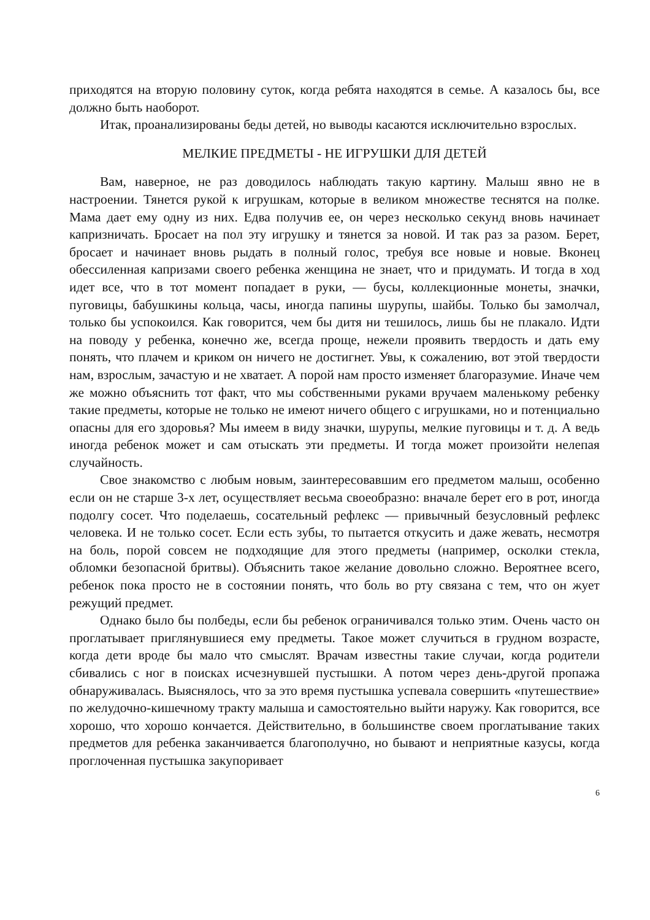приходятся на вторую половину суток, когда ребята находятся в семье. А казалось бы, все должно быть наоборот.
Итак, проанализированы беды детей, но выводы касаются исключительно взрослых.
МЕЛКИЕ ПРЕДМЕТЫ - НЕ ИГРУШКИ ДЛЯ ДЕТЕЙ
Вам, наверное, не раз доводилось наблюдать такую картину. Малыш явно не в настроении. Тянется рукой к игрушкам, которые в великом множестве теснятся на полке. Мама дает ему одну из них. Едва получив ее, он через несколько секунд вновь начинает капризничать. Бросает на пол эту игрушку и тянется за новой. И так раз за разом. Берет, бросает и начинает вновь рыдать в полный голос, требуя все новые и новые. Вконец обессиленная капризами своего ребенка женщина не знает, что и придумать. И тогда в ход идет все, что в тот момент попадает в руки, — бусы, коллекционные монеты, значки, пуговицы, бабушкины кольца, часы, иногда папины шурупы, шайбы. Только бы замолчал, только бы успокоился. Как говорится, чем бы дитя ни тешилось, лишь бы не плакало. Идти на поводу у ребенка, конечно же, всегда проще, нежели проявить твердость и дать ему понять, что плачем и криком он ничего не достигнет. Увы, к сожалению, вот этой твердости нам, взрослым, зачастую и не хватает. А порой нам просто изменяет благоразумие. Иначе чем же можно объяснить тот факт, что мы собственными руками вручаем маленькому ребенку такие предметы, которые не только не имеют ничего общего с игрушками, но и потенциально опасны для его здоровья? Мы имеем в виду значки, шурупы, мелкие пуговицы и т. д. А ведь иногда ребенок может и сам отыскать эти предметы. И тогда может произойти нелепая случайность.
Свое знакомство с любым новым, заинтересовавшим его предметом малыш, особенно если он не старше 3-х лет, осуществляет весьма своеобразно: вначале берет его в рот, иногда подолгу сосет. Что поделаешь, сосательный рефлекс — привычный безусловный рефлекс человека. И не только сосет. Если есть зубы, то пытается откусить и даже жевать, несмотря на боль, порой совсем не подходящие для этого предметы (например, осколки стекла, обломки безопасной бритвы). Объяснить такое желание довольно сложно. Вероятнее всего, ребенок пока просто не в состоянии понять, что боль во рту связана с тем, что он жует режущий предмет.
Однако было бы полбеды, если бы ребенок ограничивался только этим. Очень часто он проглатывает приглянувшиеся ему предметы. Такое может случиться в грудном возрасте, когда дети вроде бы мало что смыслят. Врачам известны такие случаи, когда родители сбивались с ног в поисках исчезнувшей пустышки. А потом через день-другой пропажа обнаруживалась. Выяснялось, что за это время пустышка успевала совершить «путешествие» по желудочно-кишечному тракту малыша и самостоятельно выйти наружу. Как говорится, все хорошо, что хорошо кончается. Действительно, в большинстве своем проглатывание таких предметов для ребенка заканчивается благополучно, но бывают и неприятные казусы, когда проглоченная пустышка закупоривает
6